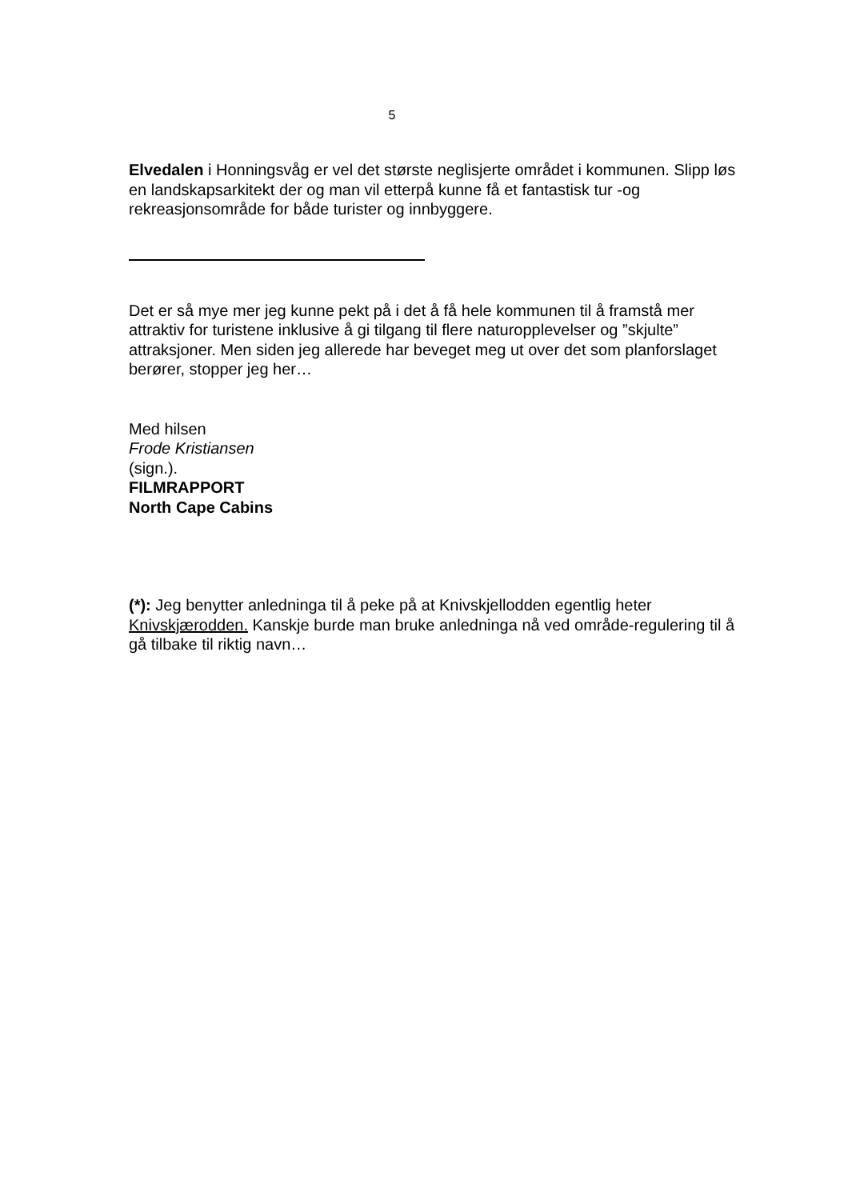5
Elvedalen i Honningsvåg er vel det største neglisjerte området i kommunen. Slipp løs en landskapsarkitekt der og man vil etterpå kunne få et fantastisk tur -og rekreasjonsområde for både turister og innbyggere.
Det er så mye mer jeg kunne pekt på i det å få hele kommunen til å framstå mer attraktiv for turistene inklusive å gi tilgang til flere naturopplevelser og ”skjulte” attraksjoner. Men siden jeg allerede har beveget meg ut over det som planforslaget berører, stopper jeg her…
Med hilsen
Frode Kristiansen
(sign.).
FILMRAPPORT
North Cape Cabins
(*): Jeg benytter anledninga til å peke på at Knivskjellodden egentlig heter Knivskjærodden. Kanskje burde man bruke anledninga nå ved område-regulering til å gå tilbake til riktig navn…